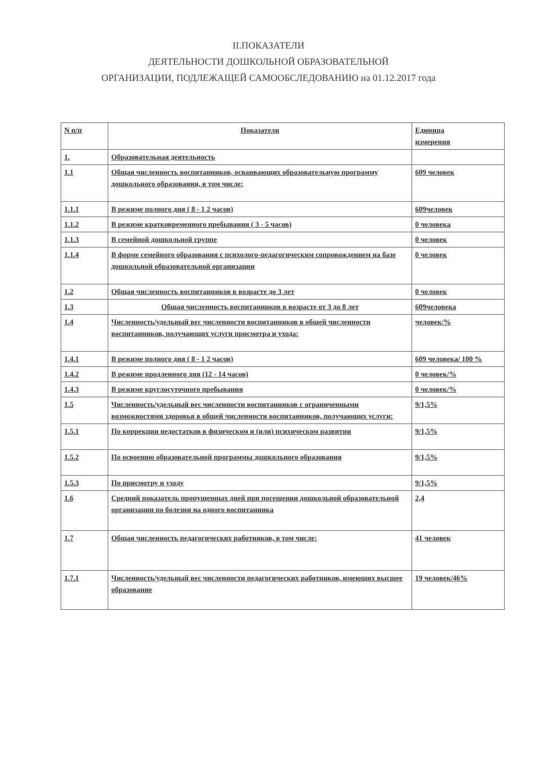II.ПОКАЗАТЕЛИ
ДЕЯТЕЛЬНОСТИ ДОШКОЛЬНОЙ ОБРАЗОВАТЕЛЬНОЙ
ОРГАНИЗАЦИИ, ПОДЛЕЖАЩЕЙ САМООБСЛЕДОВАНИЮ на 01.12.2017 года
| N п/п | Показатели | Единица измерения |
| 1. | Образовательная деятельность | |
| 1.1 | Общая численность воспитанников, осваивающих образовательную программу дошкольного образования, в том числе: | 609 человек |
| 1.1.1 | В режиме полного дня ( 8 - 1 2 часов) | 609человек |
| 1.1.2 | В режиме кратковременного пребывания ( 3 - 5 часов) | 0 человека |
| 1.1.3 | В семейной дошкольной группе | 0 человек |
| 1.1.4 | В форме семейного образования с психолого-педагогическим сопровождением на базе дошкольной образовательной организации | 0 человек |
| 1.2 | Общая численность воспитанников в возрасте до 3 лет | 0 человек |
| 1.3 | Общая численность воспитанников в возрасте от 3 до 8 лет | 609человека |
| 1.4 | Численность/удельный вес численности воспитанников в общей численности воспитанников, получающих услуги присмотра и ухода: | человек/% |
| 1.4.1 | В режиме полного дня ( 8 - 1 2 часов) | 609 человека/ 100 % |
| 1.4.2 | В режиме продленного дня (12 - 14 часов) | 0 человек/% |
| 1.4.3 | В режиме круглосуточного пребывания | 0 человек/% |
| 1.5 | Численность/удельный вес численности воспитанников с ограниченными возможностями здоровья в общей численности воспитанников, получающих услуги: | 9/1,5% |
| 1.5.1 | По коррекции недостатков в физическом и (или) психическом развитии | 9/1,5% |
| 1.5.2 | По освоению образовательной программы дошкольного образования | 9/1,5% |
| 1.5.3 | По присмотру и уходу | 9/1,5% |
| 1.6 | Средний показатель пропущенных дней при посещении дошкольной образовательной организации по болезни на одного воспитанника | 2,4 |
| 1.7 | Общая численность педагогических работников, в том числе: | 41 человек |
| 1.7.1 | Численность/удельный вес численности педагогических работников, имеющих высшее образование | 19 человек/46% |